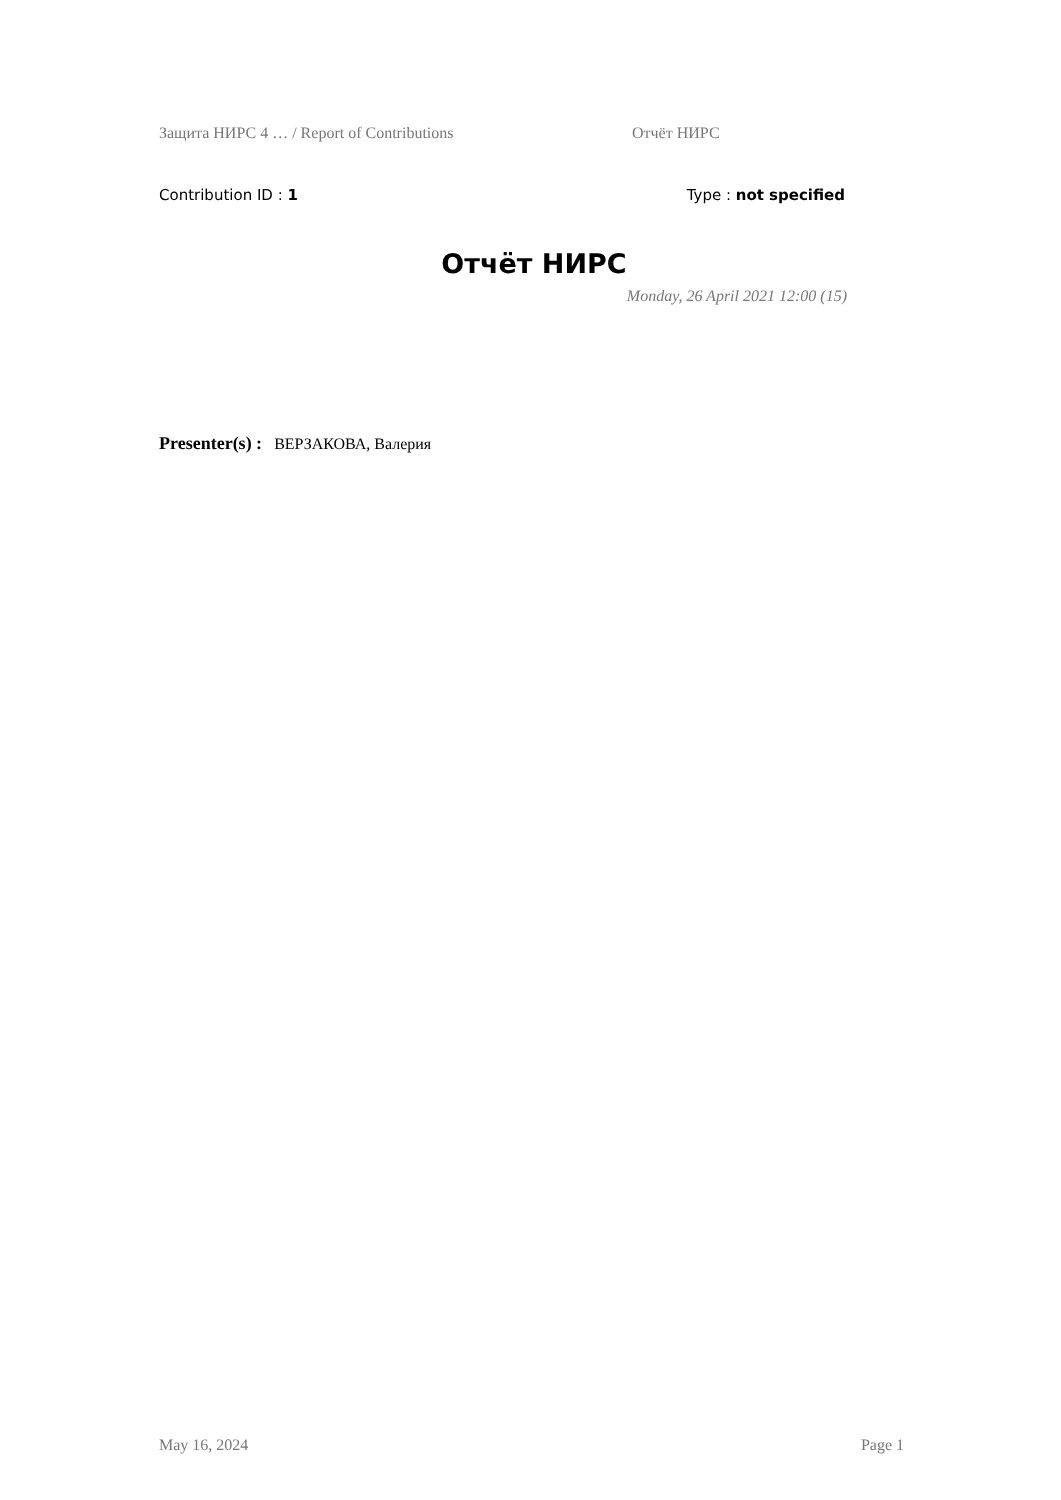Защита НИРС 4 … / Report of Contributions Отчёт НИРС
Contribution ID : 1 Type : not specified
Отчёт НИРС
Monday, 26 April 2021 12:00 (15)
Presenter(s) : ВЕРЗАКОВА, Валерия
May 16, 2024 Page 1